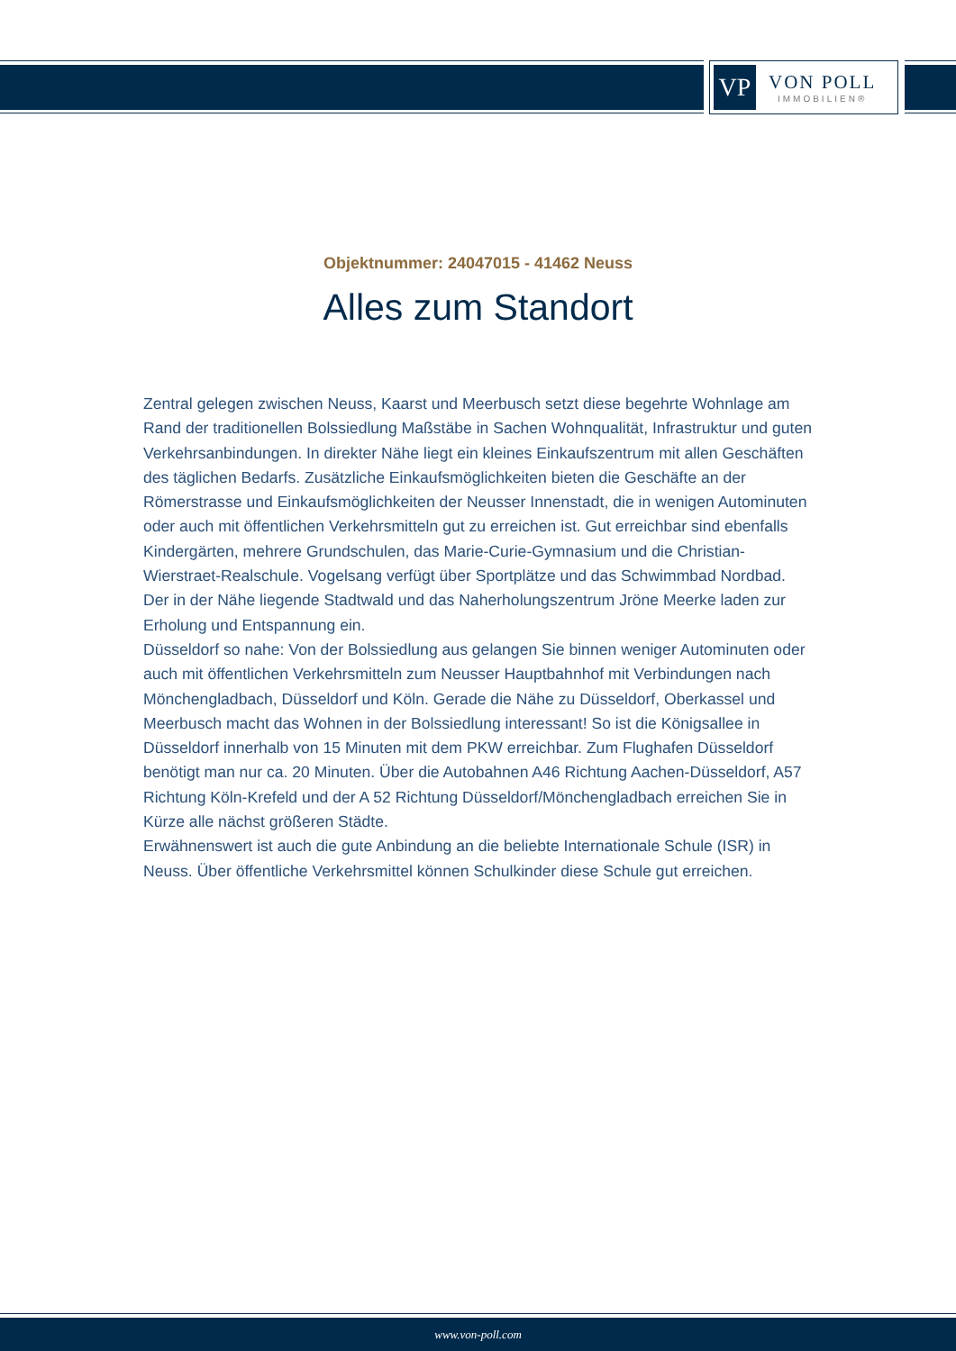VP
VON POLL
IMMOBILIEN®
Objektnummer: 24047015 - 41462 Neuss
Alles zum Standort
Zentral gelegen zwischen Neuss, Kaarst und Meerbusch setzt diese begehrte Wohnlage am Rand der traditionellen Bolssiedlung Maßstäbe in Sachen Wohnqualität, Infrastruktur und guten Verkehrsanbindungen. In direkter Nähe liegt ein kleines Einkaufszentrum mit allen Geschäften des täglichen Bedarfs. Zusätzliche Einkaufsmöglichkeiten bieten die Geschäfte an der Römerstrasse und Einkaufsmöglichkeiten der Neusser Innenstadt, die in wenigen Autominuten oder auch mit öffentlichen Verkehrsmitteln gut zu erreichen ist. Gut erreichbar sind ebenfalls Kindergärten, mehrere Grundschulen, das Marie-Curie-Gymnasium und die Christian-Wierstraet-Realschule. Vogelsang verfügt über Sportplätze und das Schwimmbad Nordbad. Der in der Nähe liegende Stadtwald und das Naherholungszentrum Jröne Meerke laden zur Erholung und Entspannung ein.
Düsseldorf so nahe: Von der Bolssiedlung aus gelangen Sie binnen weniger Autominuten oder auch mit öffentlichen Verkehrsmitteln zum Neusser Hauptbahnhof mit Verbindungen nach Mönchengladbach, Düsseldorf und Köln. Gerade die Nähe zu Düsseldorf, Oberkassel und Meerbusch macht das Wohnen in der Bolssiedlung interessant! So ist die Königsallee in Düsseldorf innerhalb von 15 Minuten mit dem PKW erreichbar. Zum Flughafen Düsseldorf benötigt man nur ca. 20 Minuten. Über die Autobahnen A46 Richtung Aachen-Düsseldorf, A57 Richtung Köln-Krefeld und der A 52 Richtung Düsseldorf/Mönchengladbach erreichen Sie in Kürze alle nächst größeren Städte.
Erwähnenswert ist auch die gute Anbindung an die beliebte Internationale Schule (ISR) in Neuss. Über öffentliche Verkehrsmittel können Schulkinder diese Schule gut erreichen.
www.von-poll.com